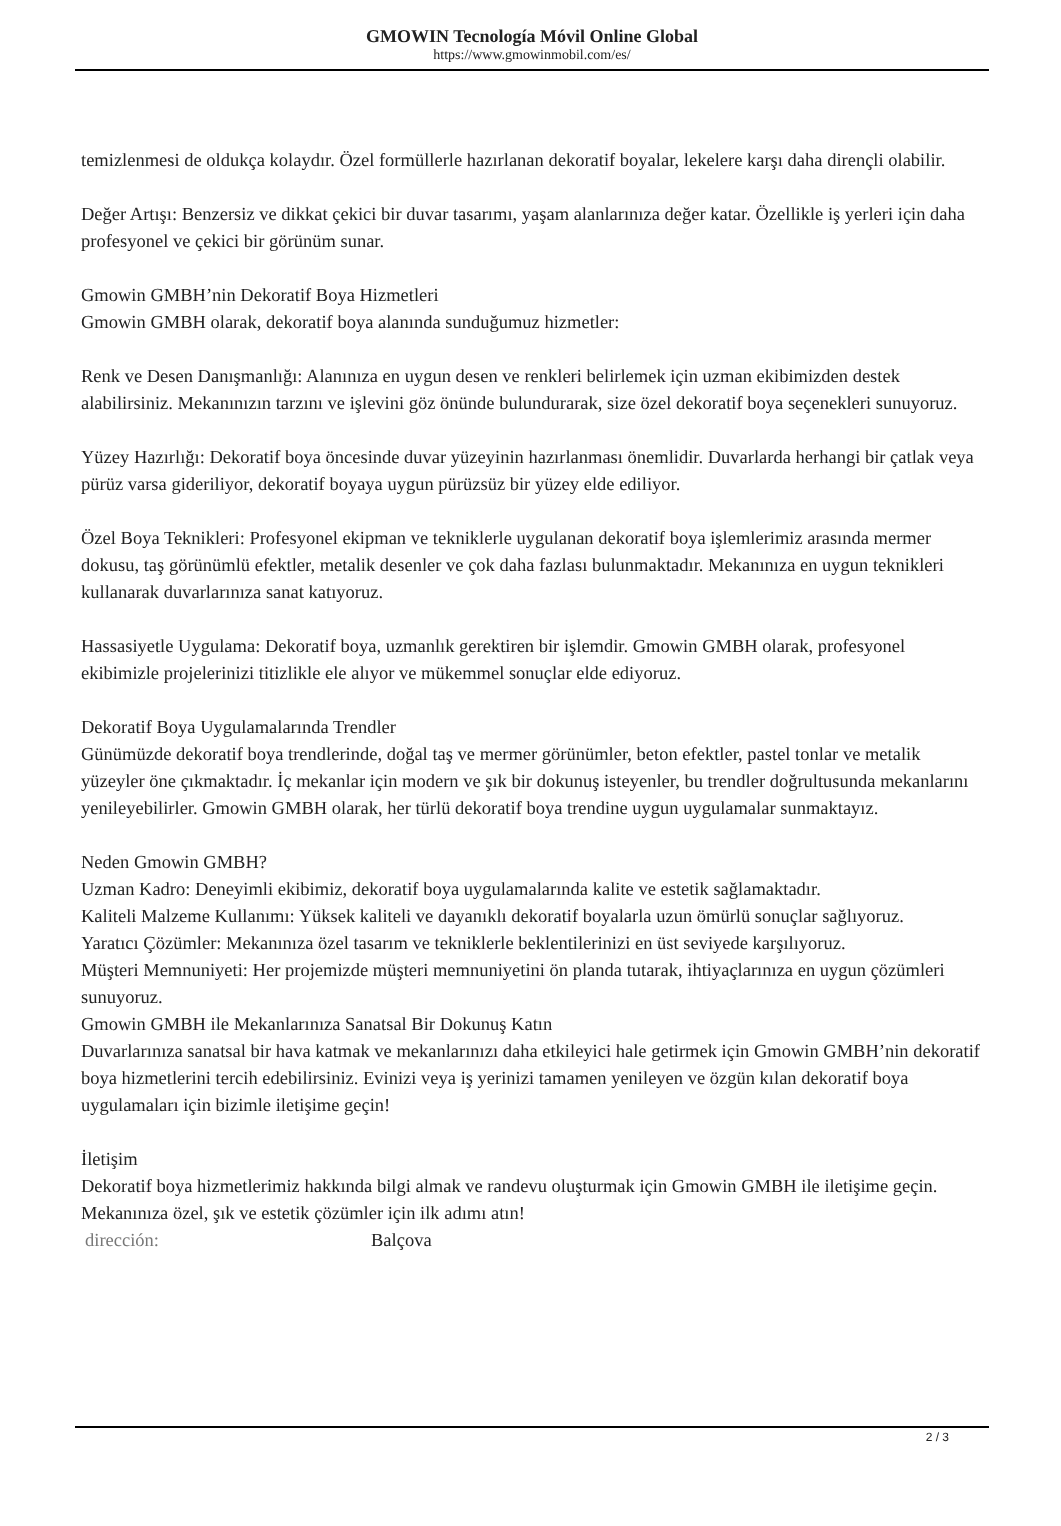GMOWIN Tecnología Móvil Online Global
https://www.gmowinmobil.com/es/
temizlenmesi de oldukça kolaydır. Özel formüllerle hazırlanan dekoratif boyalar, lekelere karşı daha dirençli olabilir.
Değer Artışı: Benzersiz ve dikkat çekici bir duvar tasarımı, yaşam alanlarınıza değer katar. Özellikle iş yerleri için daha profesyonel ve çekici bir görünüm sunar.
Gmowin GMBH’nin Dekoratif Boya Hizmetleri
Gmowin GMBH olarak, dekoratif boya alanında sunduğumuz hizmetler:
Renk ve Desen Danışmanlığı: Alanınıza en uygun desen ve renkleri belirlemek için uzman ekibimizden destek alabilirsiniz. Mekanınızın tarzını ve işlevini göz önünde bulundurarak, size özel dekoratif boya seçenekleri sunuyoruz.
Yüzey Hazırlığı: Dekoratif boya öncesinde duvar yüzeyinin hazırlanması önemlidir. Duvarlarda herhangi bir çatlak veya pürüz varsa gideriliyor, dekoratif boyaya uygun pürüzsüz bir yüzey elde ediliyor.
Özel Boya Teknikleri: Profesyonel ekipman ve tekniklerle uygulanan dekoratif boya işlemlerimiz arasında mermer dokusu, taş görünümlü efektler, metalik desenler ve çok daha fazlası bulunmaktadır. Mekanınıza en uygun teknikleri kullanarak duvarlarınıza sanat katıyoruz.
Hassasiyetle Uygulama: Dekoratif boya, uzmanlık gerektiren bir işlemdir. Gmowin GMBH olarak, profesyonel ekibimizle projelerinizi titizlikle ele alıyor ve mükemmel sonuçlar elde ediyoruz.
Dekoratif Boya Uygulamalarında Trendler
Günümüzde dekoratif boya trendlerinde, doğal taş ve mermer görünümler, beton efektler, pastel tonlar ve metalik yüzeyler öne çıkmaktadır. İç mekanlar için modern ve şık bir dokunuş isteyenler, bu trendler doğrultusunda mekanlarını yenileyebilirler. Gmowin GMBH olarak, her türlü dekoratif boya trendine uygun uygulamalar sunmaktayız.
Neden Gmowin GMBH?
Uzman Kadro: Deneyimli ekibimiz, dekoratif boya uygulamalarında kalite ve estetik sağlamaktadır.
Kaliteli Malzeme Kullanımı: Yüksek kaliteli ve dayanıklı dekoratif boyalarla uzun ömürlü sonuçlar sağlıyoruz.
Yaratıcı Çözümler: Mekanınıza özel tasarım ve tekniklerle beklentilerinizi en üst seviyede karşılıyoruz.
Müşteri Memnuniyeti: Her projemizde müşteri memnuniyetini ön planda tutarak, ihtiyaçlarınıza en uygun çözümleri sunuyoruz.
Gmowin GMBH ile Mekanlarınıza Sanatsal Bir Dokunuş Katın
Duvarlarınıza sanatsal bir hava katmak ve mekanlarınızı daha etkileyici hale getirmek için Gmowin GMBH’nin dekoratif boya hizmetlerini tercih edebilirsiniz. Evinizi veya iş yerinizi tamamen yenileyen ve özgün kılan dekoratif boya uygulamaları için bizimle iletişime geçin!
İletişim
Dekoratif boya hizmetlerimiz hakkında bilgi almak ve randevu oluşturmak için Gmowin GMBH ile iletişime geçin. Mekanınıza özel, şık ve estetik çözümler için ilk adımı atın!
| dirección: | Balçova |
2 / 3